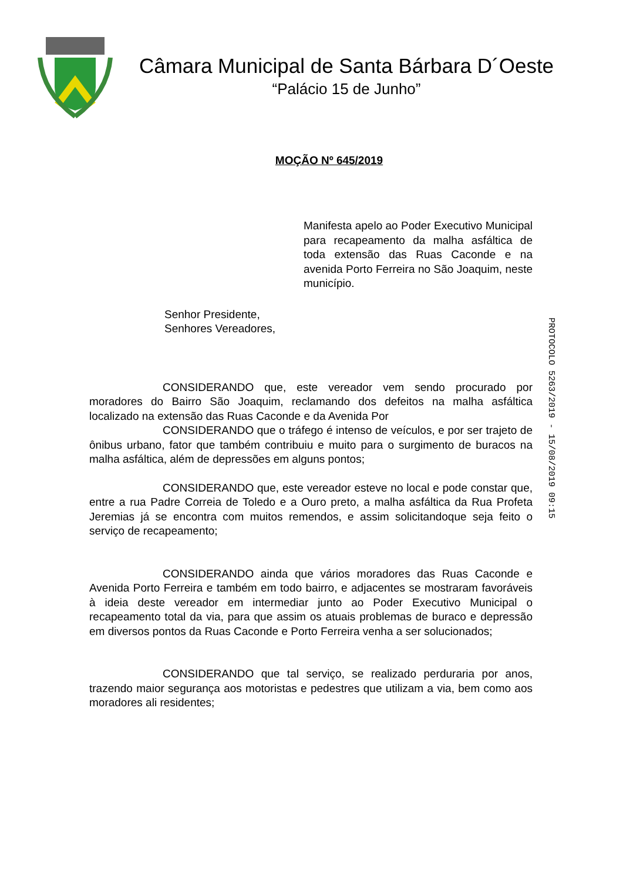Câmara Municipal de Santa Bárbara D´Oeste
“Palácio 15 de Junho”
MOÇÃO Nº 645/2019
Manifesta apelo ao Poder Executivo Municipal para recapeamento da malha asfáltica de toda extensão das Ruas Caconde e na avenida Porto Ferreira no São Joaquim, neste município.
Senhor Presidente,
Senhores Vereadores,
CONSIDERANDO que, este vereador vem sendo procurado por moradores do Bairro São Joaquim, reclamando dos defeitos na malha asfáltica localizado na extensão das Ruas Caconde e da Avenida Por
CONSIDERANDO que o tráfego é intenso de veículos, e por ser trajeto de ônibus urbano, fator que também contribuiu e muito para o surgimento de buracos na malha asfáltica, além de depressões em alguns pontos;
CONSIDERANDO que, este vereador esteve no local e pode constar que, entre a rua Padre Correia de Toledo e a Ouro preto, a malha asfáltica da Rua Profeta Jeremias já se encontra com muitos remendos, e assim solicitandoque seja feito o serviço de recapeamento;
CONSIDERANDO ainda que vários moradores das Ruas Caconde e Avenida Porto Ferreira e também em todo bairro, e adjacentes se mostraram favoráveis à ideia deste vereador em intermediar junto ao Poder Executivo Municipal o recapeamento total da via, para que assim os atuais problemas de buraco e depressão em diversos pontos da Ruas Caconde e Porto Ferreira venha a ser solucionados;
CONSIDERANDO que tal serviço, se realizado perduraria por anos, trazendo maior segurança aos motoristas e pedestres que utilizam a via, bem como aos moradores ali residentes;
PROTOCOLO 5263/2019 - 15/08/2019 09:15